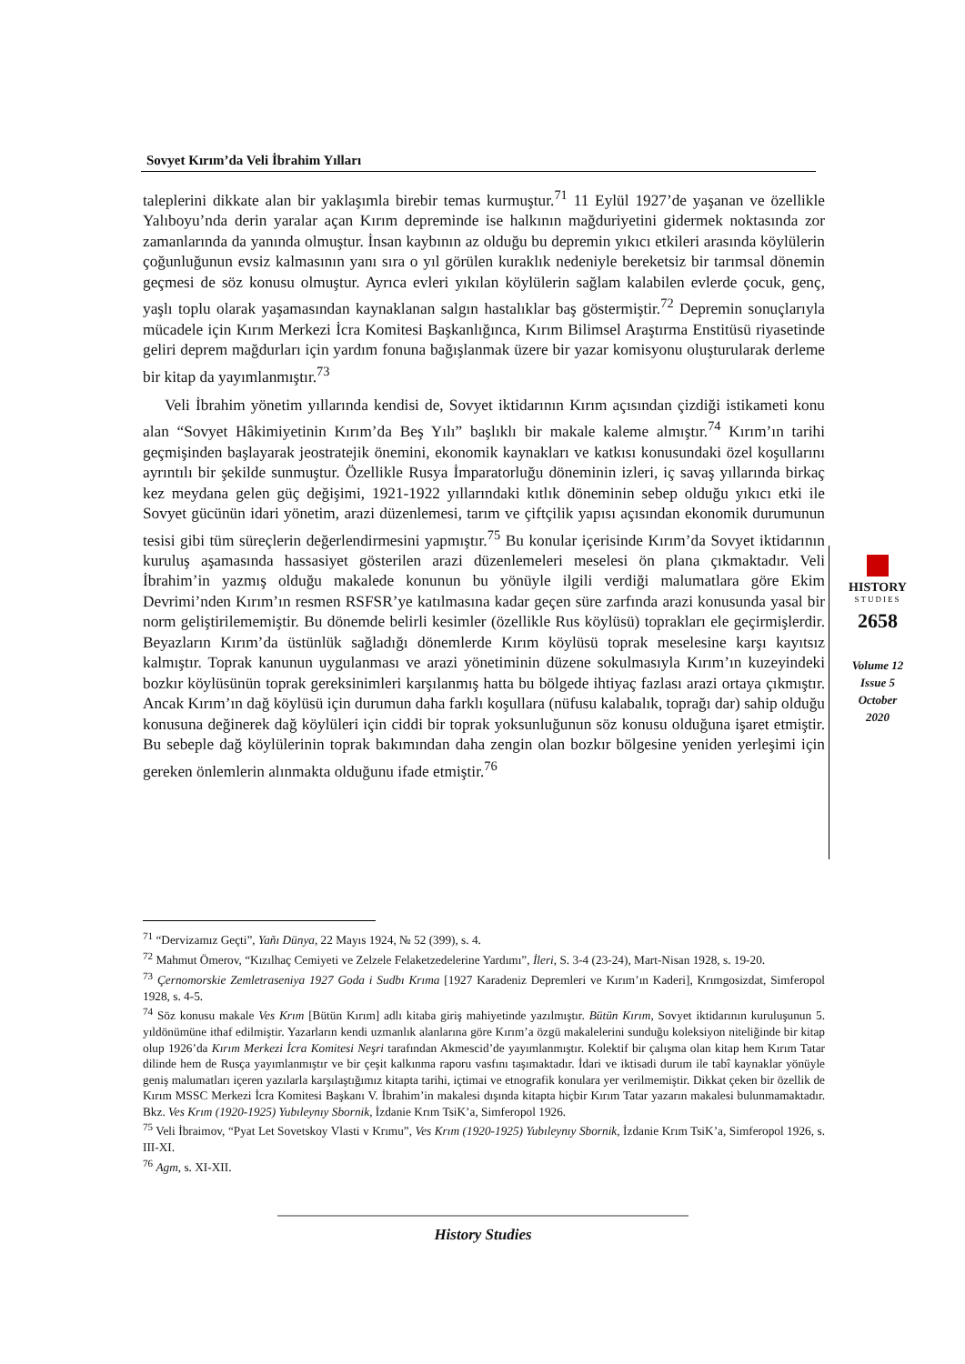Sovyet Kırım’da Veli İbrahim Yılları
taleplerini dikkate alan bir yaklaşımla birebir temas kurmuştur.<sup>71</sup> 11 Eylül 1927’de yaşanan ve özellikle Yalıboyu’nda derin yaralar açan Kırım depreminde ise halkının mağduriyetini gidermek noktasında zor zamanlarında da yanında olmuştur. İnsan kaybının az olduğu bu depremin yıkıcı etkileri arasında köylülerin çoğunluğunun evsiz kalmasının yanı sıra o yıl görülen kuraklık nedeniyle bereketsiz bir tarımsal dönemin geçmesi de söz konusu olmuştur. Ayrıca evleri yıkılan köylülerin sağlam kalabilen evlerde çocuk, genç, yaşlı toplu olarak yaşamasından kaynaklanan salgın hastalıklar baş göstermiştir.<sup>72</sup> Depremin sonuçlarıyla mücadele için Kırım Merkezi İcra Komitesi Başkanlığınca, Kırım Bilimsel Araştırma Enstitüsü riyasetinde geliri deprem mağdurları için yardım fonuna bağışlanmak üzere bir yazar komisyonu oluşturularak derleme bir kitap da yayımlanmıştır.<sup>73</sup>
Veli İbrahim yönetim yıllarında kendisi de, Sovyet iktidarının Kırım açısından çizdiği istikameti konu alan “Sovyet Hâkimiyetinin Kırım’da Beş Yılı” başlıklı bir makale kaleme almıştır.<sup>74</sup> Kırım’ın tarihi geçmişinden başlayarak jeostratejik önemini, ekonomik kaynakları ve katkısı konusundaki özel koşullarını ayrıntılı bir şekilde sunmuştur. Özellikle Rusya İmparatorluğu döneminin izleri, iç savaş yıllarında birkaç kez meydana gelen güç değişimi, 1921-1922 yıllarındaki kıtlık döneminin sebep olduğu yıkıcı etki ile Sovyet gücünün idari yönetim, arazi düzenlemesi, tarım ve çiftçilik yapısı açısından ekonomik durumunun tesisi gibi tüm süreçlerin değerlendirmesini yapmıştır.<sup>75</sup> Bu konular içerisinde Kırım’da Sovyet iktidarının kuruluş aşamasında hassasiyet gösterilen arazi düzenlemeleri meselesi ön plana çıkmaktadır. Veli İbrahim’in yazmış olduğu makalede konunun bu yönüyle ilgili verdiği malumatlara göre Ekim Devrimi’nden Kırım’ın resmen RSFSR’ye katılmasına kadar geçen süre zarfında arazi konusunda yasal bir norm geliştirilememiştir. Bu dönemde belirli kesimler (özellikle Rus köylüsü) toprakları ele geçirmişlerdir. Beyazların Kırım’da üstünlük sağladığı dönemlerde Kırım köylüsü toprak meselesine karşı kayıtsız kalmıştır. Toprak kanunun uygulanması ve arazi yönetiminin düzene sokulmasıyla Kırım’ın kuzeyindeki bozkır köylüsünün toprak gereksinimleri karşılanmış hatta bu bölgede ihtiyaç fazlası arazi ortaya çıkmıştır. Ancak Kırım’ın dağ köylüsü için durumun daha farklı koşullara (nüfusu kalabalık, toprağı dar) sahip olduğu konusuna değinerek dağ köylüleri için ciddi bir toprak yoksunluğunun söz konusu olduğuna işaret etmiştir. Bu sebeple dağ köylülerinin toprak bakımından daha zengin olan bozkır bölgesine yeniden yerleşimi için gereken önlemlerin alınmakta olduğunu ifade etmiştir.<sup>76</sup>
HISTORY
STUDIES
2658
Volume 12
Issue 5
October
2020
<sup>71</sup> “Dervizamız Geçti”, Yañı Dünya, 22 Mayıs 1924, № 52 (399), s. 4.
<sup>72</sup> Mahmut Ömerov, “Kızılhaç Cemiyeti ve Zelzele Felaketzedelerine Yardımı”, İleri, S. 3-4 (23-24), Mart-Nisan 1928, s. 19-20.
<sup>73</sup> Çernomorskie Zemletraseniya 1927 Goda i Sudbı Krıma [1927 Karadeniz Depremleri ve Kırım’ın Kaderi], Krımgosizdat, Simferopol 1928, s. 4-5.
<sup>74</sup> Söz konusu makale Ves Krım [Bütün Kırım] adlı kitaba giriş mahiyetinde yazılmıştır. Bütün Kırım, Sovyet iktidarının kuruluşunun 5. yıldönümüne ithaf edilmiştir. Yazarların kendi uzmanlık alanlarına göre Kırım’a özgü makalelerini sunduğu koleksiyon niteliğinde bir kitap olup 1926’da Kırım Merkezi İcra Komitesi Neşri tarafından Akmescid’de yayımlanmıştır. Kolektif bir çalışma olan kitap hem Kırım Tatar dilinde hem de Rusça yayımlanmıştır ve bir çeşit kalkınma raporu vasfını taşımaktadır. İdari ve iktisadi durum ile tabî kaynaklar yönüyle geniş malumatları içeren yazılarla karşılaştığımız kitapta tarihi, içtimai ve etnografik konulara yer verilmemiştir. Dikkat çeken bir özellik de Kırım MSSC Merkezi İcra Komitesi Başkanı V. İbrahim’in makalesi dışında kitapta hiçbir Kırım Tatar yazarın makalesi bulunmamaktadır. Bkz. Ves Krım (1920-1925) Yubıleynıy Sbornik, İzdanie Krım TsiK’a, Simferopol 1926.
<sup>75</sup> Veli İbraimov, “Pyat Let Sovetskoy Vlasti v Krımu”, Ves Krım (1920-1925) Yubıleynıy Sbornik, İzdanie Krım TsiK’a, Simferopol 1926, s. III-XI.
<sup>76</sup> Agm, s. XI-XII.
History Studies